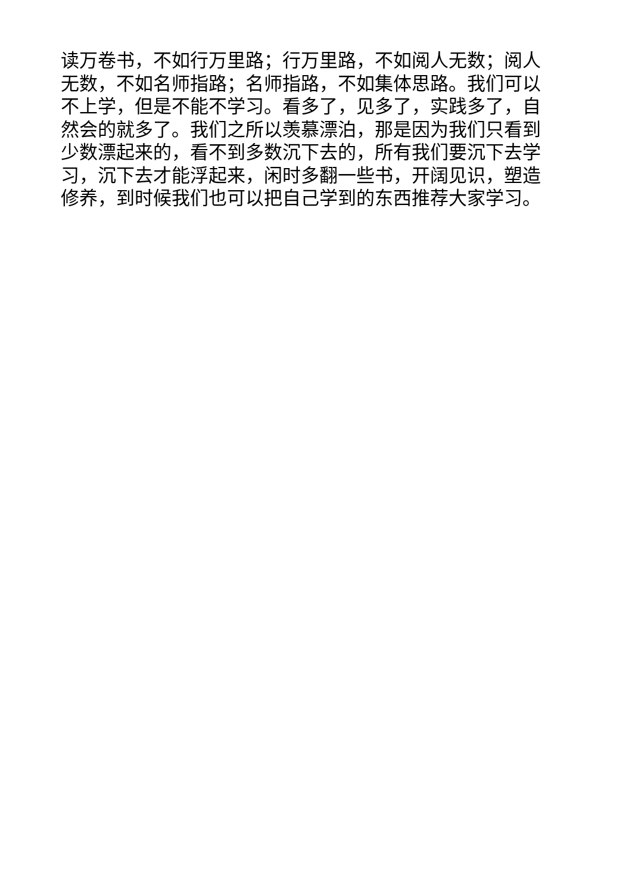读万卷书，不如行万里路；行万里路，不如阅人无数；阅人无数，不如名师指路；名师指路，不如集体思路。我们可以不上学，但是不能不学习。看多了，见多了，实践多了，自然会的就多了。我们之所以羡慕漂泊，那是因为我们只看到少数漂起来的，看不到多数沉下去的，所有我们要沉下去学习，沉下去才能浮起来，闲时多翻一些书，开阔见识，塑造修养，到时候我们也可以把自己学到的东西推荐大家学习。